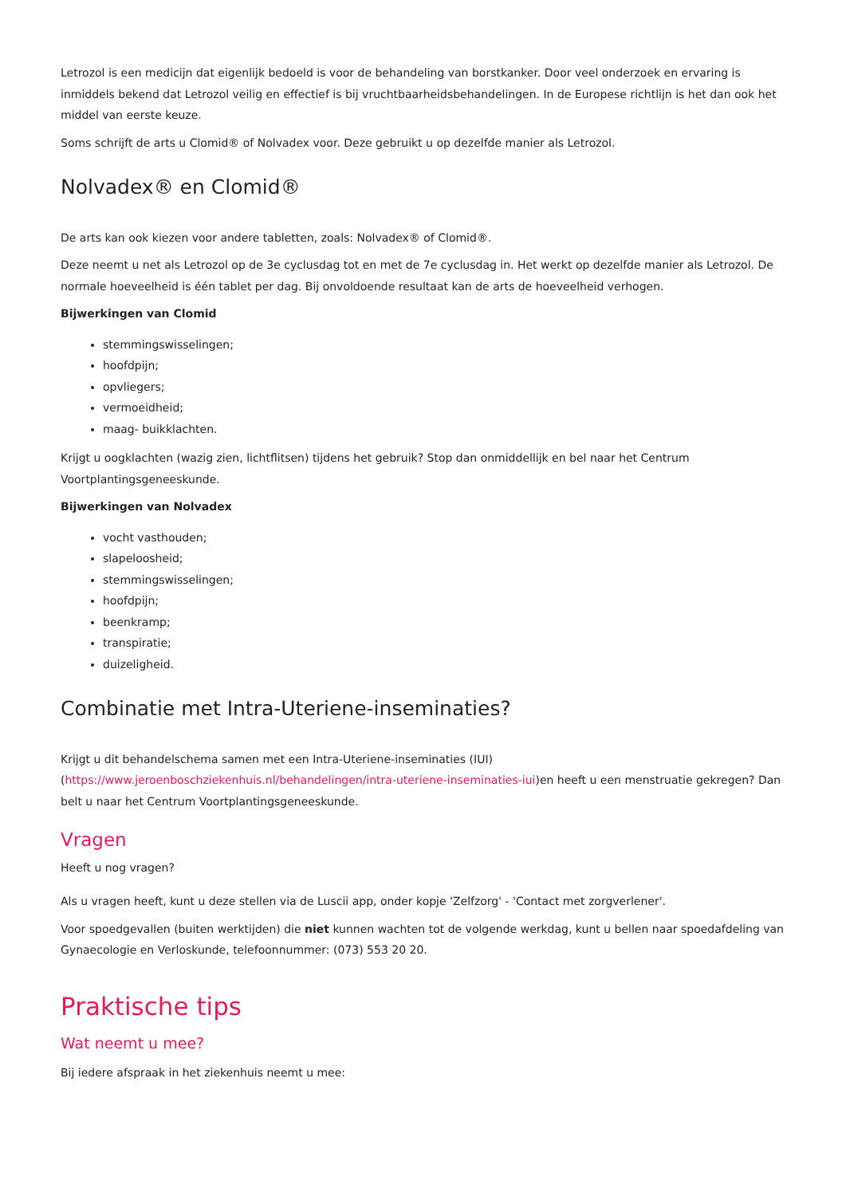Letrozol is een medicijn dat eigenlijk bedoeld is voor de behandeling van borstkanker. Door veel onderzoek en ervaring is inmiddels bekend dat Letrozol veilig en effectief is bij vruchtbaarheidsbehandelingen. In de Europese richtlijn is het dan ook het middel van eerste keuze.
Soms schrijft de arts u Clomid® of Nolvadex voor. Deze gebruikt u op dezelfde manier als Letrozol.
Nolvadex® en Clomid®
De arts kan ook kiezen voor andere tabletten, zoals: Nolvadex® of Clomid®.
Deze neemt u net als Letrozol op de 3e cyclusdag tot en met de 7e cyclusdag in. Het werkt op dezelfde manier als Letrozol. De normale hoeveelheid is één tablet per dag. Bij onvoldoende resultaat kan de arts de hoeveelheid verhogen.
Bijwerkingen van Clomid
stemmingswisselingen;
hoofdpijn;
opvliegers;
vermoeidheid;
maag- buikklachten.
Krijgt u oogklachten (wazig zien, lichtflitsen) tijdens het gebruik? Stop dan onmiddellijk en bel naar het Centrum Voortplantingsgeneeskunde.
Bijwerkingen van Nolvadex
vocht vasthouden;
slapeloosheid;
stemmingswisselingen;
hoofdpijn;
beenkramp;
transpiratie;
duizeligheid.
Combinatie met Intra-Uteriene-inseminaties?
Krijgt u dit behandelschema samen met een Intra-Uteriene-inseminaties (IUI) (https://www.jeroenboschziekenhuis.nl/behandelingen/intra-uteriene-inseminaties-iui)en heeft u een menstruatie gekregen? Dan belt u naar het Centrum Voortplantingsgeneeskunde.
Vragen
Heeft u nog vragen?
Als u vragen heeft, kunt u deze stellen via de Luscii app, onder kopje 'Zelfzorg' - 'Contact met zorgverlener'.
Voor spoedgevallen (buiten werktijden) die niet kunnen wachten tot de volgende werkdag, kunt u bellen naar spoedafdeling van Gynaecologie en Verloskunde, telefoonnummer: (073) 553 20 20.
Praktische tips
Wat neemt u mee?
Bij iedere afspraak in het ziekenhuis neemt u mee: